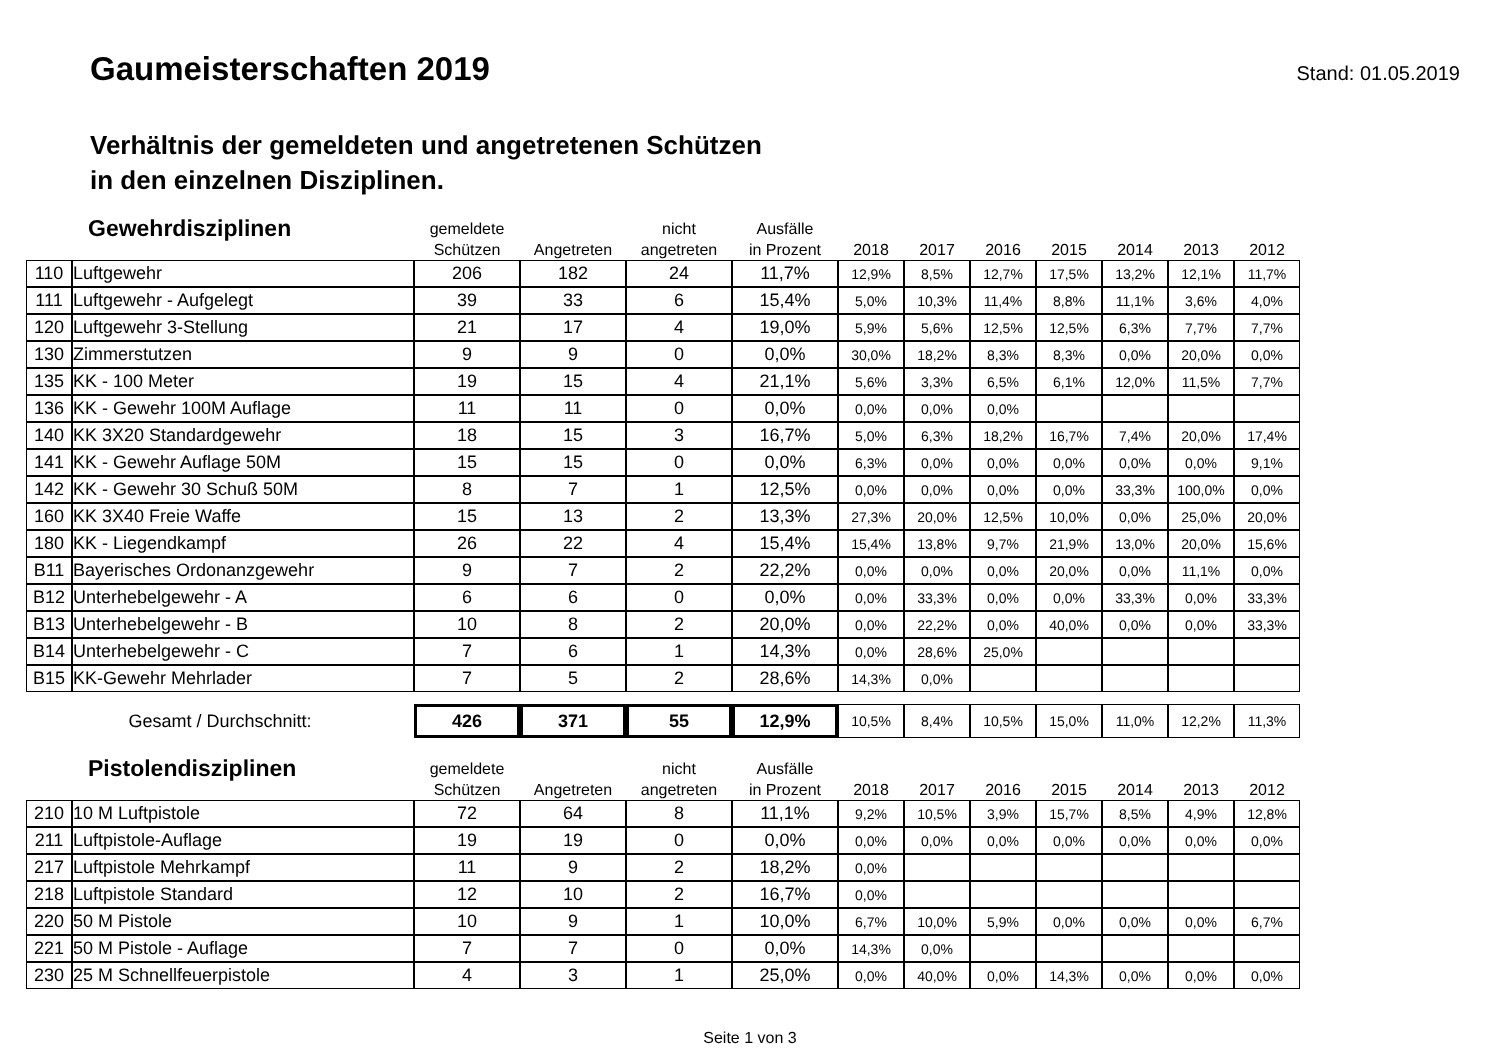Gaumeisterschaften 2019
Stand: 01.05.2019
Verhältnis der gemeldeten und angetretenen Schützen
in den einzelnen Disziplinen.
| Gewehrdisziplinen | | gemeldete Schützen | Angetreten | nicht angetreten | Ausfälle in Prozent | | 2018 | | 2017 | | 2016 | | 2015 | | 2014 | | 2013 | | 2012 |
| --- | --- | --- | --- | --- | --- | --- | --- | --- | --- | --- | --- | --- | --- | --- | --- | --- | --- | --- | --- |
| 110 | Luftgewehr | 206 | 182 | 24 | 11,7% | | 12,9% | | 8,5% | | 12,7% | | 17,5% | | 13,2% | | 12,1% | | 11,7% |
| 111 | Luftgewehr - Aufgelegt | 39 | 33 | 6 | 15,4% | | 5,0% | | 10,3% | | 11,4% | | 8,8% | | 11,1% | | 3,6% | | 4,0% |
| 120 | Luftgewehr 3-Stellung | 21 | 17 | 4 | 19,0% | | 5,9% | | 5,6% | | 12,5% | | 12,5% | | 6,3% | | 7,7% | | 7,7% |
| 130 | Zimmerstutzen | 9 | 9 | 0 | 0,0% | | 30,0% | | 18,2% | | 8,3% | | 8,3% | | 0,0% | | 20,0% | | 0,0% |
| 135 | KK - 100 Meter | 19 | 15 | 4 | 21,1% | | 5,6% | | 3,3% | | 6,5% | | 6,1% | | 12,0% | | 11,5% | | 7,7% |
| 136 | KK - Gewehr 100M Auflage | 11 | 11 | 0 | 0,0% | | 0,0% | | 0,0% | | 0,0% | | | | | | | | |
| 140 | KK 3X20 Standardgewehr | 18 | 15 | 3 | 16,7% | | 5,0% | | 6,3% | | 18,2% | | 16,7% | | 7,4% | | 20,0% | | 17,4% |
| 141 | KK - Gewehr Auflage 50M | 15 | 15 | 0 | 0,0% | | 6,3% | | 0,0% | | 0,0% | | 0,0% | | 0,0% | | 0,0% | | 9,1% |
| 142 | KK - Gewehr 30 Schuß 50M | 8 | 7 | 1 | 12,5% | | 0,0% | | 0,0% | | 0,0% | | 0,0% | | 33,3% | | 100,0% | | 0,0% |
| 160 | KK 3X40 Freie Waffe | 15 | 13 | 2 | 13,3% | | 27,3% | | 20,0% | | 12,5% | | 10,0% | | 0,0% | | 25,0% | | 20,0% |
| 180 | KK - Liegendkampf | 26 | 22 | 4 | 15,4% | | 15,4% | | 13,8% | | 9,7% | | 21,9% | | 13,0% | | 20,0% | | 15,6% |
| B11 | Bayerisches Ordonanzgewehr | 9 | 7 | 2 | 22,2% | | 0,0% | | 0,0% | | 0,0% | | 20,0% | | 0,0% | | 11,1% | | 0,0% |
| B12 | Unterhebelgewehr - A | 6 | 6 | 0 | 0,0% | | 0,0% | | 33,3% | | 0,0% | | 0,0% | | 33,3% | | 0,0% | | 33,3% |
| B13 | Unterhebelgewehr - B | 10 | 8 | 2 | 20,0% | | 0,0% | | 22,2% | | 0,0% | | 40,0% | | 0,0% | | 0,0% | | 33,3% |
| B14 | Unterhebelgewehr - C | 7 | 6 | 1 | 14,3% | | 0,0% | | 28,6% | | 25,0% | | | | | | | | |
| B15 | KK-Gewehr Mehrlader | 7 | 5 | 2 | 28,6% | | 14,3% | | 0,0% | | | | | | | | | | |
| Gesamt / Durchschnitt: | | 426 | 371 | 55 | 12,9% | | 10,5% | | 8,4% | | 10,5% | | 15,0% | | 11,0% | | 12,2% | | 11,3% |
| Pistolendisziplinen | | gemeldete Schützen | Angetreten | nicht angetreten | Ausfälle in Prozent | | 2018 | | 2017 | | 2016 | | 2015 | | 2014 | | 2013 | | 2012 |
| 210 | 10 M Luftpistole | 72 | 64 | 8 | 11,1% | | 9,2% | | 10,5% | | 3,9% | | 15,7% | | 8,5% | | 4,9% | | 12,8% |
| 211 | Luftpistole-Auflage | 19 | 19 | 0 | 0,0% | | 0,0% | | 0,0% | | 0,0% | | 0,0% | | 0,0% | | 0,0% | | 0,0% |
| 217 | Luftpistole Mehrkampf | 11 | 9 | 2 | 18,2% | | 0,0% | | | | | | | | | | | | |
| 218 | Luftpistole Standard | 12 | 10 | 2 | 16,7% | | 0,0% | | | | | | | | | | | | |
| 220 | 50 M Pistole | 10 | 9 | 1 | 10,0% | | 6,7% | | 10,0% | | 5,9% | | 0,0% | | 0,0% | | 0,0% | | 6,7% |
| 221 | 50 M Pistole - Auflage | 7 | 7 | 0 | 0,0% | | 14,3% | | 0,0% | | | | | | | | | | |
| 230 | 25 M Schnellfeuerpistole | 4 | 3 | 1 | 25,0% | | 0,0% | | 40,0% | | 0,0% | | 14,3% | | 0,0% | | 0,0% | | 0,0% |
Seite 1 von 3